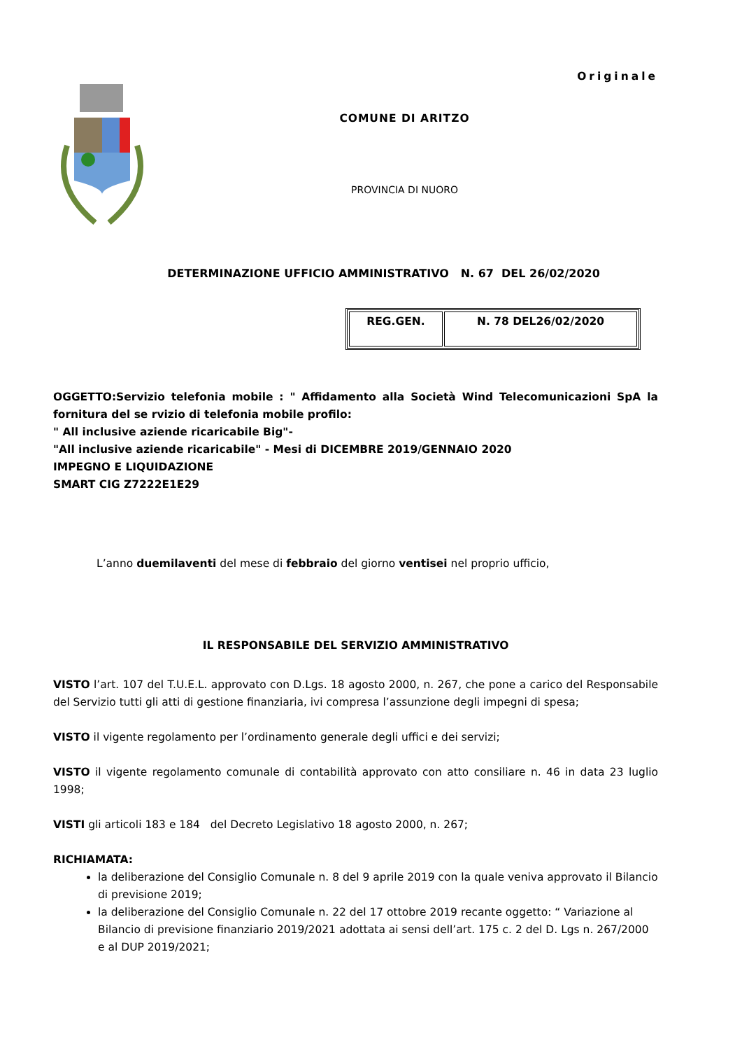Originale
COMUNE DI ARITZO
PROVINCIA DI NUORO
DETERMINAZIONE UFFICIO AMMINISTRATIVO N. 67 DEL 26/02/2020
| REG.GEN. | N. 78 DEL26/02/2020 |
OGGETTO:Servizio telefonia mobile : " Affidamento alla Società Wind Telecomunicazioni SpA la fornitura del se rvizio di telefonia mobile profilo:
" All inclusive aziende ricaricabile Big"-
"All inclusive aziende ricaricabile" - Mesi di DICEMBRE 2019/GENNAIO 2020
IMPEGNO E LIQUIDAZIONE
SMART CIG Z7222E1E29
L’anno duemilaventi del mese di febbraio del giorno ventisei nel proprio ufficio,
IL RESPONSABILE DEL SERVIZIO AMMINISTRATIVO
VISTO l’art. 107 del T.U.E.L. approvato con D.Lgs. 18 agosto 2000, n. 267, che pone a carico del Responsabile del Servizio tutti gli atti di gestione finanziaria, ivi compresa l’assunzione degli impegni di spesa;
VISTO il vigente regolamento per l’ordinamento generale degli uffici e dei servizi;
VISTO il vigente regolamento comunale di contabilità approvato con atto consiliare n. 46 in data 23 luglio 1998;
VISTI gli articoli 183 e 184 del Decreto Legislativo 18 agosto 2000, n. 267;
RICHIAMATA:
la deliberazione del Consiglio Comunale n. 8 del 9 aprile 2019 con la quale veniva approvato il Bilancio di previsione 2019;
la deliberazione del Consiglio Comunale n. 22 del 17 ottobre 2019 recante oggetto: “ Variazione al Bilancio di previsione finanziario 2019/2021 adottata ai sensi dell’art. 175 c. 2 del D. Lgs n. 267/2000 e al DUP 2019/2021;